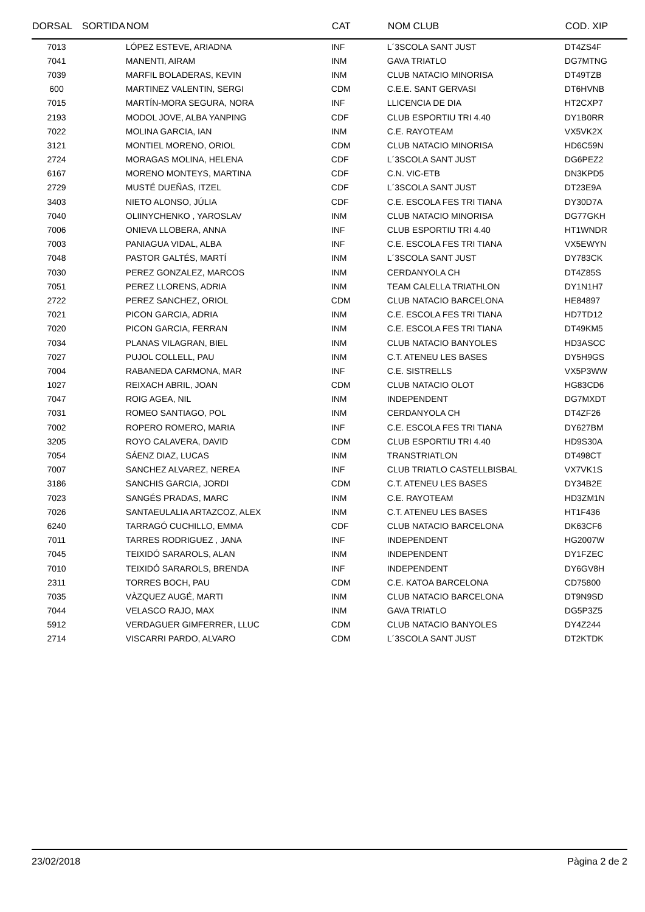| DORSAL | SORTIDA | NOM | CAT | NOM CLUB | COD. XIP |
| --- | --- | --- | --- | --- | --- |
| 7013 | | LÓPEZ ESTEVE, ARIADNA | INF | L´3SCOLA SANT JUST | DT4ZS4F |
| 7041 | | MANENTI, AIRAM | INM | GAVA TRIATLO | DG7MTNG |
| 7039 | | MARFIL BOLADERAS, KEVIN | INM | CLUB NATACIO MINORISA | DT49TZB |
| 600 | | MARTINEZ VALENTIN, SERGI | CDM | C.E.E. SANT GERVASI | DT6HVNB |
| 7015 | | MARTÍN-MORA SEGURA, NORA | INF | LLICENCIA DE DIA | HT2CXP7 |
| 2193 | | MODOL JOVE, ALBA YANPING | CDF | CLUB ESPORTIU TRI 4.40 | DY1B0RR |
| 7022 | | MOLINA GARCIA, IAN | INM | C.E. RAYOTEAM | VX5VK2X |
| 3121 | | MONTIEL MORENO, ORIOL | CDM | CLUB NATACIO MINORISA | HD6C59N |
| 2724 | | MORAGAS MOLINA, HELENA | CDF | L´3SCOLA SANT JUST | DG6PEZ2 |
| 6167 | | MORENO MONTEYS, MARTINA | CDF | C.N. VIC-ETB | DN3KPD5 |
| 2729 | | MUSTÉ DUEÑAS, ITZEL | CDF | L´3SCOLA SANT JUST | DT23E9A |
| 3403 | | NIETO ALONSO, JÚLIA | CDF | C.E. ESCOLA FES TRI TIANA | DY30D7A |
| 7040 | | OLIINYCHENKO , YAROSLAV | INM | CLUB NATACIO MINORISA | DG77GKH |
| 7006 | | ONIEVA LLOBERA, ANNA | INF | CLUB ESPORTIU TRI 4.40 | HT1WNDR |
| 7003 | | PANIAGUA VIDAL, ALBA | INF | C.E. ESCOLA FES TRI TIANA | VX5EWYN |
| 7048 | | PASTOR GALTÉS, MARTÍ | INM | L´3SCOLA SANT JUST | DY783CK |
| 7030 | | PEREZ GONZALEZ, MARCOS | INM | CERDANYOLA CH | DT4Z85S |
| 7051 | | PEREZ LLORENS, ADRIA | INM | TEAM CALELLA TRIATHLON | DY1N1H7 |
| 2722 | | PEREZ SANCHEZ, ORIOL | CDM | CLUB NATACIO BARCELONA | HE84897 |
| 7021 | | PICON GARCIA, ADRIA | INM | C.E. ESCOLA FES TRI TIANA | HD7TD12 |
| 7020 | | PICON GARCIA, FERRAN | INM | C.E. ESCOLA FES TRI TIANA | DT49KM5 |
| 7034 | | PLANAS VILAGRAN, BIEL | INM | CLUB NATACIO BANYOLES | HD3ASCC |
| 7027 | | PUJOL COLLELL, PAU | INM | C.T. ATENEU LES BASES | DY5H9GS |
| 7004 | | RABANEDA CARMONA, MAR | INF | C.E. SISTRELLS | VX5P3WW |
| 1027 | | REIXACH ABRIL, JOAN | CDM | CLUB NATACIO OLOT | HG83CD6 |
| 7047 | | ROIG AGEA, NIL | INM | INDEPENDENT | DG7MXDT |
| 7031 | | ROMEO SANTIAGO, POL | INM | CERDANYOLA CH | DT4ZF26 |
| 7002 | | ROPERO ROMERO, MARIA | INF | C.E. ESCOLA FES TRI TIANA | DY627BM |
| 3205 | | ROYO CALAVERA, DAVID | CDM | CLUB ESPORTIU TRI 4.40 | HD9S30A |
| 7054 | | SÁENZ DIAZ, LUCAS | INM | TRANSTRIATLON | DT498CT |
| 7007 | | SANCHEZ ALVAREZ, NEREA | INF | CLUB TRIATLO CASTELLBISBAL | VX7VK1S |
| 3186 | | SANCHIS GARCIA, JORDI | CDM | C.T. ATENEU LES BASES | DY34B2E |
| 7023 | | SANGÉS PRADAS, MARC | INM | C.E. RAYOTEAM | HD3ZM1N |
| 7026 | | SANTAEULALIA ARTAZCOZ, ALEX | INM | C.T. ATENEU LES BASES | HT1F436 |
| 6240 | | TARRAGÓ CUCHILLO, EMMA | CDF | CLUB NATACIO BARCELONA | DK63CF6 |
| 7011 | | TARRES RODRIGUEZ , JANA | INF | INDEPENDENT | HG2007W |
| 7045 | | TEIXIDÓ SARAROLS, ALAN | INM | INDEPENDENT | DY1FZEC |
| 7010 | | TEIXIDÓ SARAROLS, BRENDA | INF | INDEPENDENT | DY6GV8H |
| 2311 | | TORRES BOCH, PAU | CDM | C.E. KATOA BARCELONA | CD75800 |
| 7035 | | VÀZQUEZ AUGÉ, MARTI | INM | CLUB NATACIO BARCELONA | DT9N9SD |
| 7044 | | VELASCO RAJO, MAX | INM | GAVA TRIATLO | DG5P3Z5 |
| 5912 | | VERDAGUER GIMFERRER, LLUC | CDM | CLUB NATACIO BANYOLES | DY4Z244 |
| 2714 | | VISCARRI PARDO, ALVARO | CDM | L´3SCOLA SANT JUST | DT2KTDK |
23/02/2018 Pàgina 2 de 2